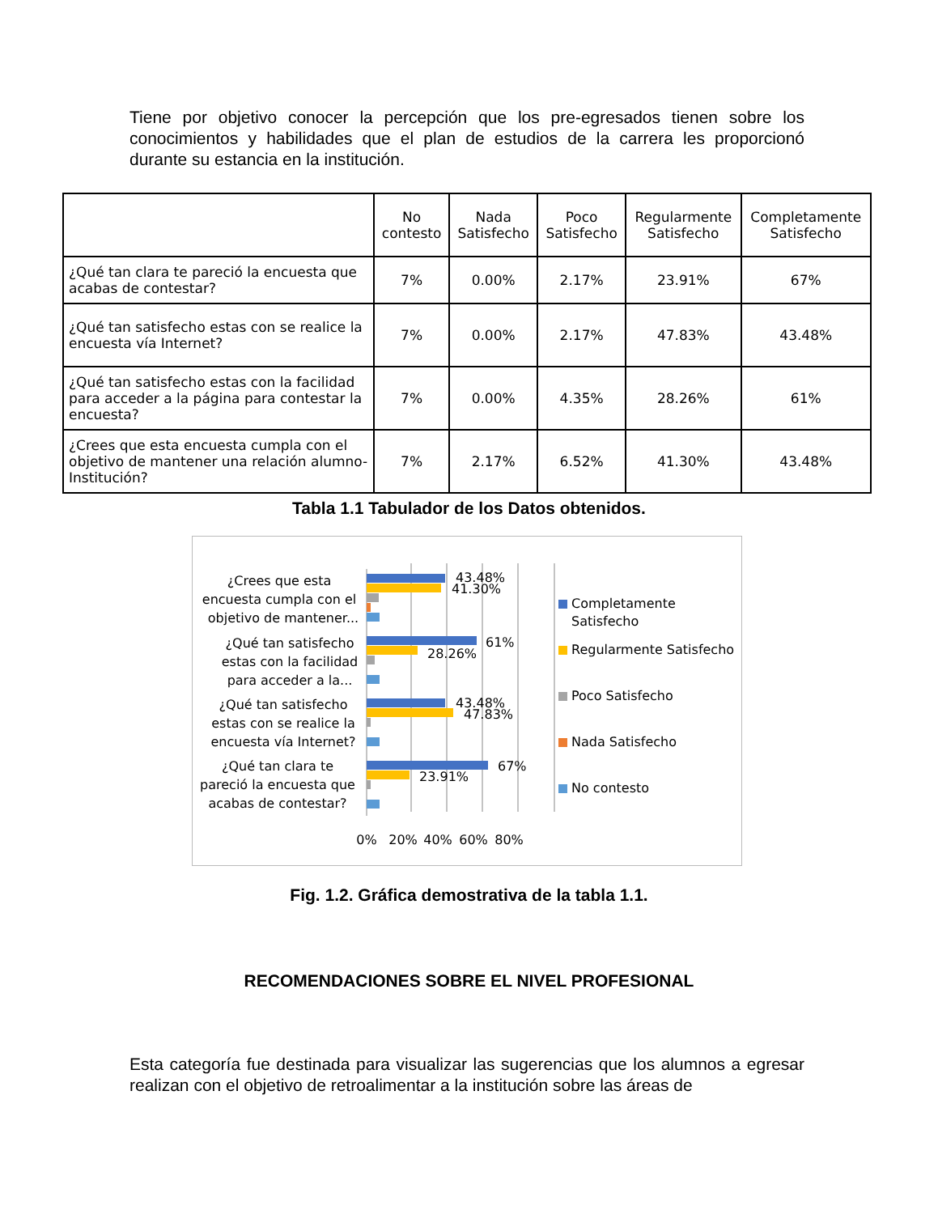Tiene por objetivo conocer la percepción que los pre-egresados tienen sobre los conocimientos y habilidades que el plan de estudios de la carrera les proporcionó durante su estancia en la institución.
| | No contesto | Nada Satisfecho | Poco Satisfecho | Regularmente Satisfecho | Completamente Satisfecho |
| --- | --- | --- | --- | --- | --- |
| ¿Qué tan clara te pareció la encuesta que acabas de contestar? | 7% | 0.00% | 2.17% | 23.91% | 67% |
| ¿Qué tan satisfecho estas con se realice la encuesta vía Internet? | 7% | 0.00% | 2.17% | 47.83% | 43.48% |
| ¿Qué tan satisfecho estas con la facilidad para acceder a la página para contestar la encuesta? | 7% | 0.00% | 4.35% | 28.26% | 61% |
| ¿Crees que esta encuesta cumpla con el objetivo de mantener una relación alumno-Institución? | 7% | 2.17% | 6.52% | 41.30% | 43.48% |
Tabla 1.1 Tabulador de los Datos obtenidos.
¿Crees que esta
encuesta cumpla con el
objetivo de mantener...
¿Qué tan satisfecho
estas con la facilidad
para acceder a la...
¿Qué tan satisfecho
estas con se realice la
encuesta vía Internet?
¿Qué tan clara te
pareció la encuesta que
acabas de contestar?
0%
20%
40%
60%
80%
43.48%
41.30%
61%
28.26%
43.48%
47.83%
67%
23.91%
Completamente
Satisfecho
Regularmente Satisfecho
Poco Satisfecho
Nada Satisfecho
No contesto
Fig. 1.2. Gráfica demostrativa de la tabla 1.1.
RECOMENDACIONES SOBRE EL NIVEL PROFESIONAL
Esta categoría fue destinada para visualizar las sugerencias que los alumnos a egresar realizan con el objetivo de retroalimentar a la institución sobre las áreas de